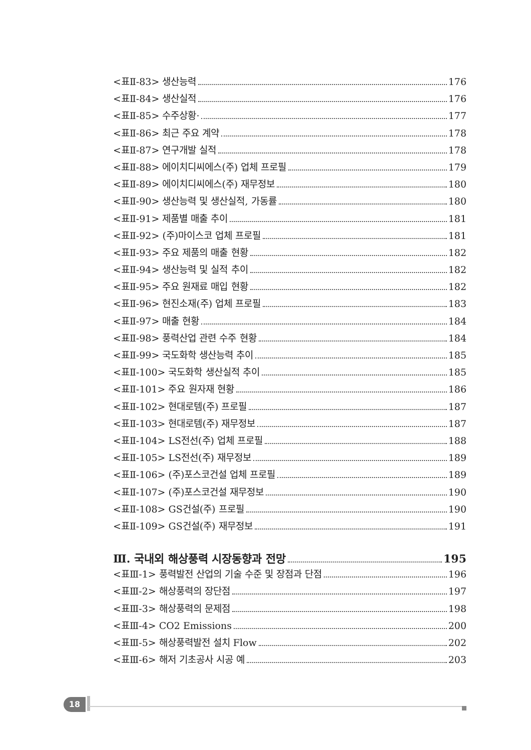<표Ⅱ-83> 생산능력 176
<표Ⅱ-84> 생산실적 176
<표Ⅱ-85> 수주상황· 177
<표Ⅱ-86> 최근 주요 계약 178
<표Ⅱ-87> 연구개발 실적 178
<표Ⅱ-88> 에이치디씨에스(주) 업체 프로필 179
<표Ⅱ-89> 에이치디씨에스(주) 재무정보 180
<표Ⅱ-90> 생산능력 및 생산실적, 가동률 180
<표Ⅱ-91> 제품별 매출 추이 181
<표Ⅱ-92> (주)마이스코 업체 프로필 181
<표Ⅱ-93> 주요 제품의 매출 현황 182
<표Ⅱ-94> 생산능력 및 실적 추이 182
<표Ⅱ-95> 주요 원재료 매입 현황 182
<표Ⅱ-96> 현진소재(주) 업체 프로필 183
<표Ⅱ-97> 매출 현황 184
<표Ⅱ-98> 풍력산업 관련 수주 현황 184
<표Ⅱ-99> 국도화학 생산능력 추이 185
<표Ⅱ-100> 국도화학 생산실적 추이 185
<표Ⅱ-101> 주요 원자재 현황 186
<표Ⅱ-102> 현대로템(주) 프로필 187
<표Ⅱ-103> 현대로템(주) 재무정보 187
<표Ⅱ-104> LS전선(주) 업체 프로필 188
<표Ⅱ-105> LS전선(주) 재무정보 189
<표Ⅱ-106> (주)포스코건설 업체 프로필 189
<표Ⅱ-107> (주)포스코건설 재무정보 190
<표Ⅱ-108> GS건설(주) 프로필 190
<표Ⅱ-109> GS건설(주) 재무정보 191
Ⅲ. 국내외 해상풍력 시장동향과 전망 195
<표Ⅲ-1> 풍력발전 산업의 기술 수준 및 장점과 단점 196
<표Ⅲ-2> 해상풍력의 장단점 197
<표Ⅲ-3> 해상풍력의 문제점 198
<표Ⅲ-4> CO2 Emissions 200
<표Ⅲ-5> 해상풍력발전 설치 Flow 202
<표Ⅲ-6> 해저 기초공사 시공 예 203
18